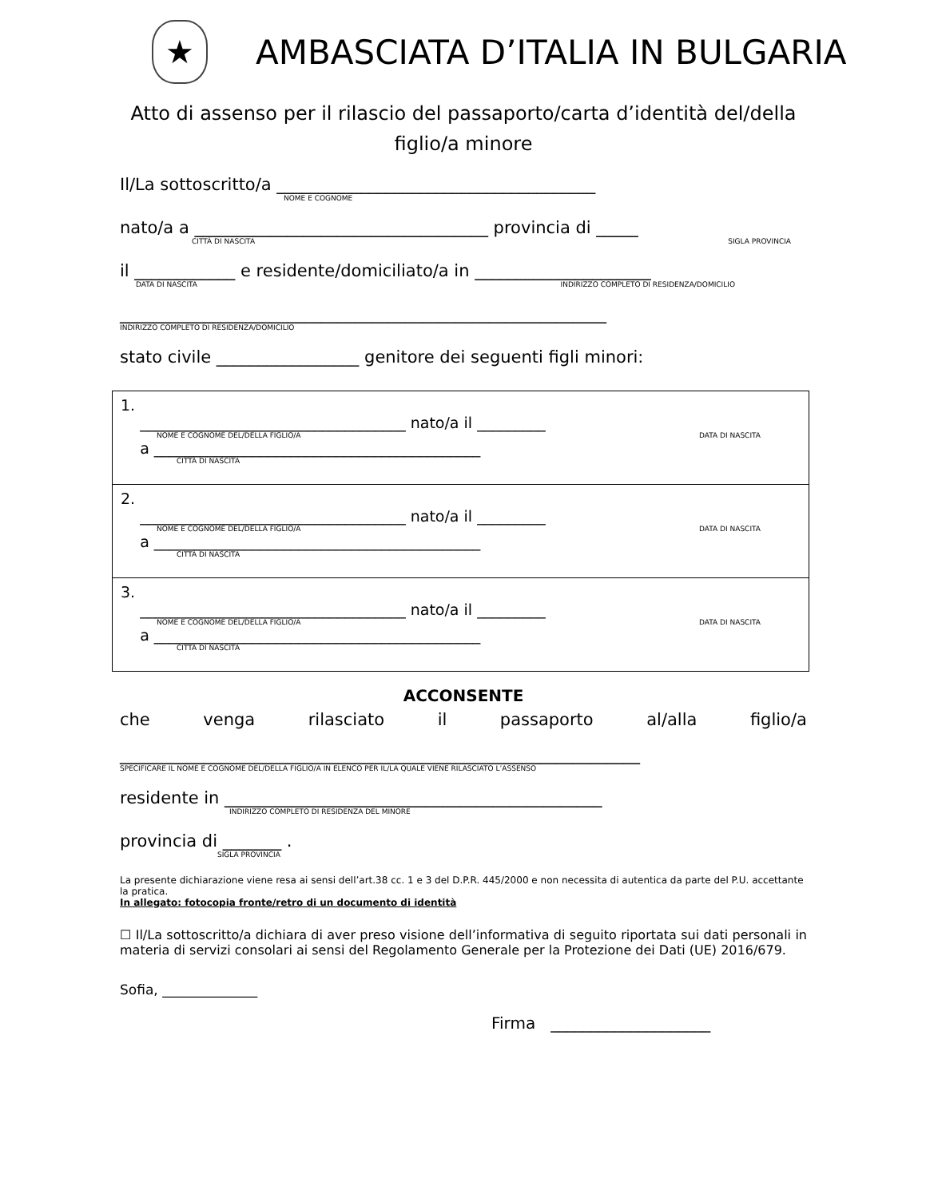★
AMBASCIATA D’ITALIA IN BULGARIA
Atto di assenso per il rilascio del passaporto/carta d’identità del/della figlio/a minore
Il/La sottoscritto/a ______________________________________
NOME E COGNOME
nato/a a ___________________________________ provincia di _____
CITTÀ DI NASCITA SIGLA PROVINCIA
il ____________ e residente/domiciliato/a in _____________________
DATA DI NASCITA INDIRIZZO COMPLETO DI RESIDENZA/DOMICILIO
__________________________________________________________
INDIRIZZO COMPLETO DI RESIDENZA/DOMICILIO
stato civile _________________ genitore dei seguenti figli minori:
| 1. ___________________________________ nato/a il _________ NOME E COGNOME DEL/DELLA FIGLIO/A DATA DI NASCITA a ___________________________________________ CITTÀ DI NASCITA |
| 2. ___________________________________ nato/a il _________ NOME E COGNOME DEL/DELLA FIGLIO/A DATA DI NASCITA a ___________________________________________ CITTÀ DI NASCITA |
| 3. ___________________________________ nato/a il _________ NOME E COGNOME DEL/DELLA FIGLIO/A DATA DI NASCITA a ___________________________________________ CITTÀ DI NASCITA |
ACCONSENTE
che venga rilasciato il passaporto al/alla figlio/a
______________________________________________________________
SPECIFICARE IL NOME E COGNOME DEL/DELLA FIGLIO/A IN ELENCO PER IL/LA QUALE VIENE RILASCIATO L’ASSENSO
residente in _____________________________________________
INDIRIZZO COMPLETO DI RESIDENZA DEL MINORE
provincia di _______ .
SIGLA PROVINCIA
La presente dichiarazione viene resa ai sensi dell’art.38 cc. 1 e 3 del D.P.R. 445/2000 e non necessita di autentica da parte del P.U. accettante la pratica.
In allegato: fotocopia fronte/retro di un documento di identità
☐ Il/La sottoscritto/a dichiara di aver preso visione dell’informativa di seguito riportata sui dati personali in materia di servizi consolari ai sensi del Regolamento Generale per la Protezione dei Dati (UE) 2016/679.
Sofia, ______________
Firma ____________________